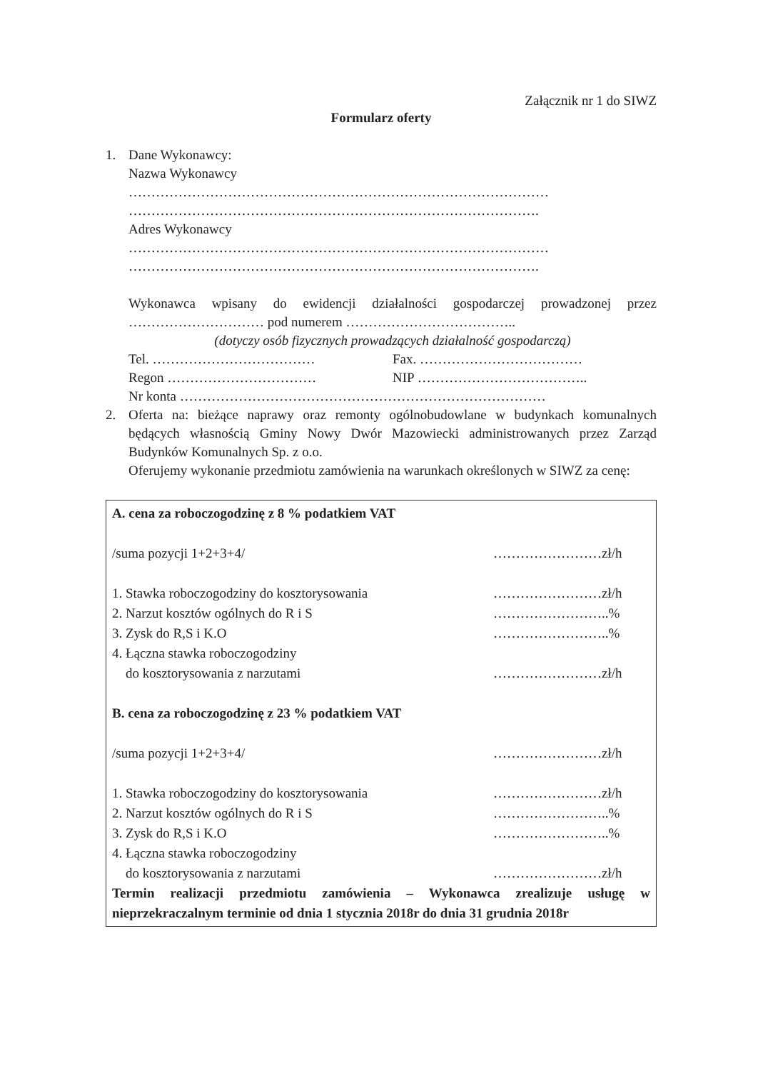Załącznik nr 1 do SIWZ
Formularz oferty
1. Dane Wykonawcy:
Nazwa Wykonawcy
…………………………………………………………………………………
……………………………………………………………………………….
Adres Wykonawcy
…………………………………………………………………………………
……………………………………………………………………………….
Wykonawca wpisany do ewidencji działalności gospodarczej prowadzonej przez ………………………… pod numerem ………………………………..
(dotyczy osób fizycznych prowadzących działalność gospodarczą)
Tel. ……………………………… Fax. ………………………………
Regon …………………………… NIP ………………………………..
Nr konta ………………………………………………………………………
2. Oferta na: bieżące naprawy oraz remonty ogólnobudowlane w budynkach komunalnych będących własnością Gminy Nowy Dwór Mazowiecki administrowanych przez Zarząd Budynków Komunalnych Sp. z o.o.
Oferujemy wykonanie przedmiotu zamówienia na warunkach określonych w SIWZ za cenę:
A. cena za roboczogodzinę z 8 % podatkiem VAT
/suma pozycji 1+2+3+4/ ……………………zł/h
1. Stawka roboczogodziny do kosztorysowania ……………………zł/h
2. Narzut kosztów ogólnych do R i S ……………………..%
3. Zysk do R,S i K.O ……………………..%
4. Łączna stawka roboczogodziny
do kosztorysowania z narzutami ……………………zł/h
B. cena za roboczogodzinę z 23 % podatkiem VAT
/suma pozycji 1+2+3+4/ ……………………zł/h
1. Stawka roboczogodziny do kosztorysowania ……………………zł/h
2. Narzut kosztów ogólnych do R i S ……………………..%
3. Zysk do R,S i K.O ……………………..%
4. Łączna stawka roboczogodziny
do kosztorysowania z narzutami ……………………zł/h
Termin realizacji przedmiotu zamówienia – Wykonawca zrealizuje usługę w nieprzekraczalnym terminie od dnia 1 stycznia 2018r do dnia 31 grudnia 2018r